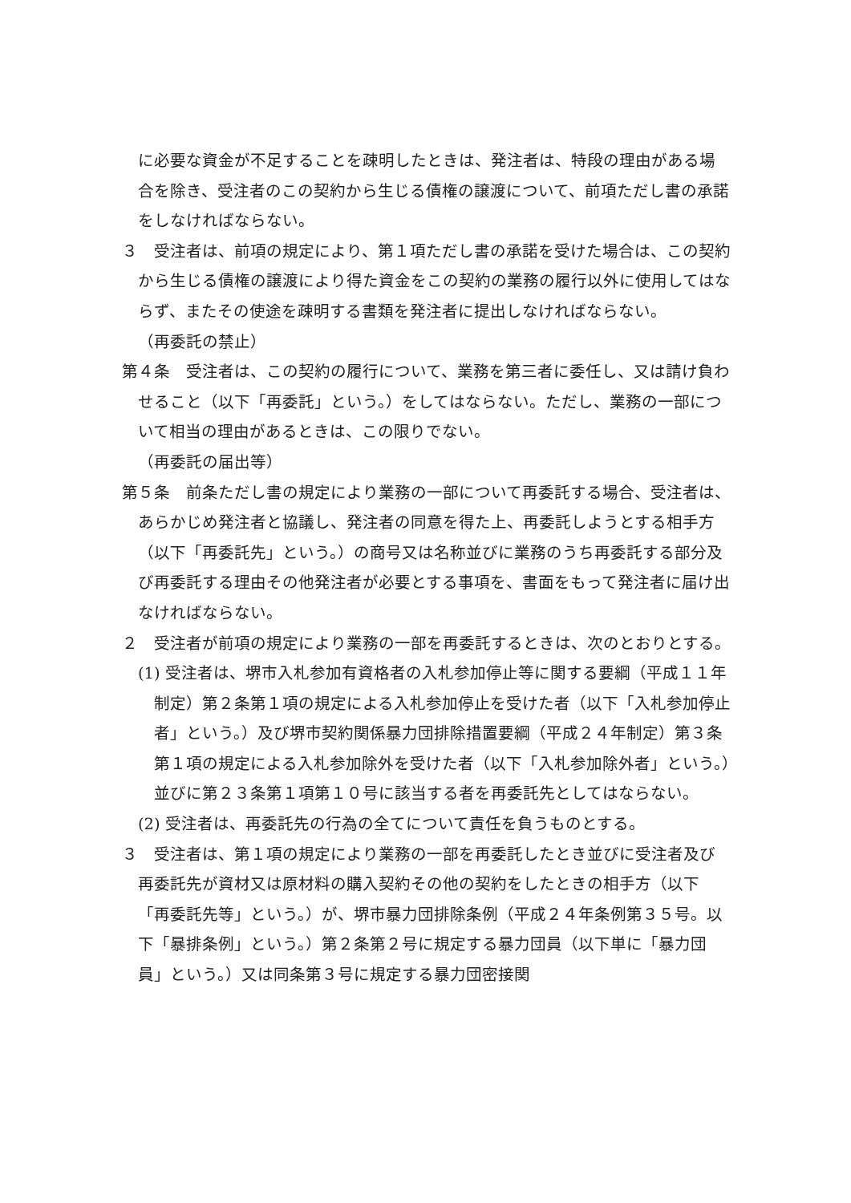に必要な資金が不足することを疎明したときは、発注者は、特段の理由がある場合を除き、受注者のこの契約から生じる債権の譲渡について、前項ただし書の承諾をしなければならない。
３　受注者は、前項の規定により、第１項ただし書の承諾を受けた場合は、この契約から生じる債権の譲渡により得た資金をこの契約の業務の履行以外に使用してはならず、またその使途を疎明する書類を発注者に提出しなければならない。
（再委託の禁止）
第４条　受注者は、この契約の履行について、業務を第三者に委任し、又は請け負わせること（以下「再委託」という。）をしてはならない。ただし、業務の一部について相当の理由があるときは、この限りでない。
（再委託の届出等）
第５条　前条ただし書の規定により業務の一部について再委託する場合、受注者は、あらかじめ発注者と協議し、発注者の同意を得た上、再委託しようとする相手方（以下「再委託先」という。）の商号又は名称並びに業務のうち再委託する部分及び再委託する理由その他発注者が必要とする事項を、書面をもって発注者に届け出なければならない。
２　受注者が前項の規定により業務の一部を再委託するときは、次のとおりとする。
(1) 受注者は、堺市入札参加有資格者の入札参加停止等に関する要綱（平成１１年制定）第２条第１項の規定による入札参加停止を受けた者（以下「入札参加停止者」という。）及び堺市契約関係暴力団排除措置要綱（平成２４年制定）第３条第１項の規定による入札参加除外を受けた者（以下「入札参加除外者」という。）並びに第２３条第１項第１０号に該当する者を再委託先としてはならない。
(2) 受注者は、再委託先の行為の全てについて責任を負うものとする。
３　受注者は、第１項の規定により業務の一部を再委託したとき並びに受注者及び再委託先が資材又は原材料の購入契約その他の契約をしたときの相手方（以下「再委託先等」という。）が、堺市暴力団排除条例（平成２４年条例第３５号。以下「暴排条例」という。）第２条第２号に規定する暴力団員（以下単に「暴力団員」という。）又は同条第３号に規定する暴力団密接関